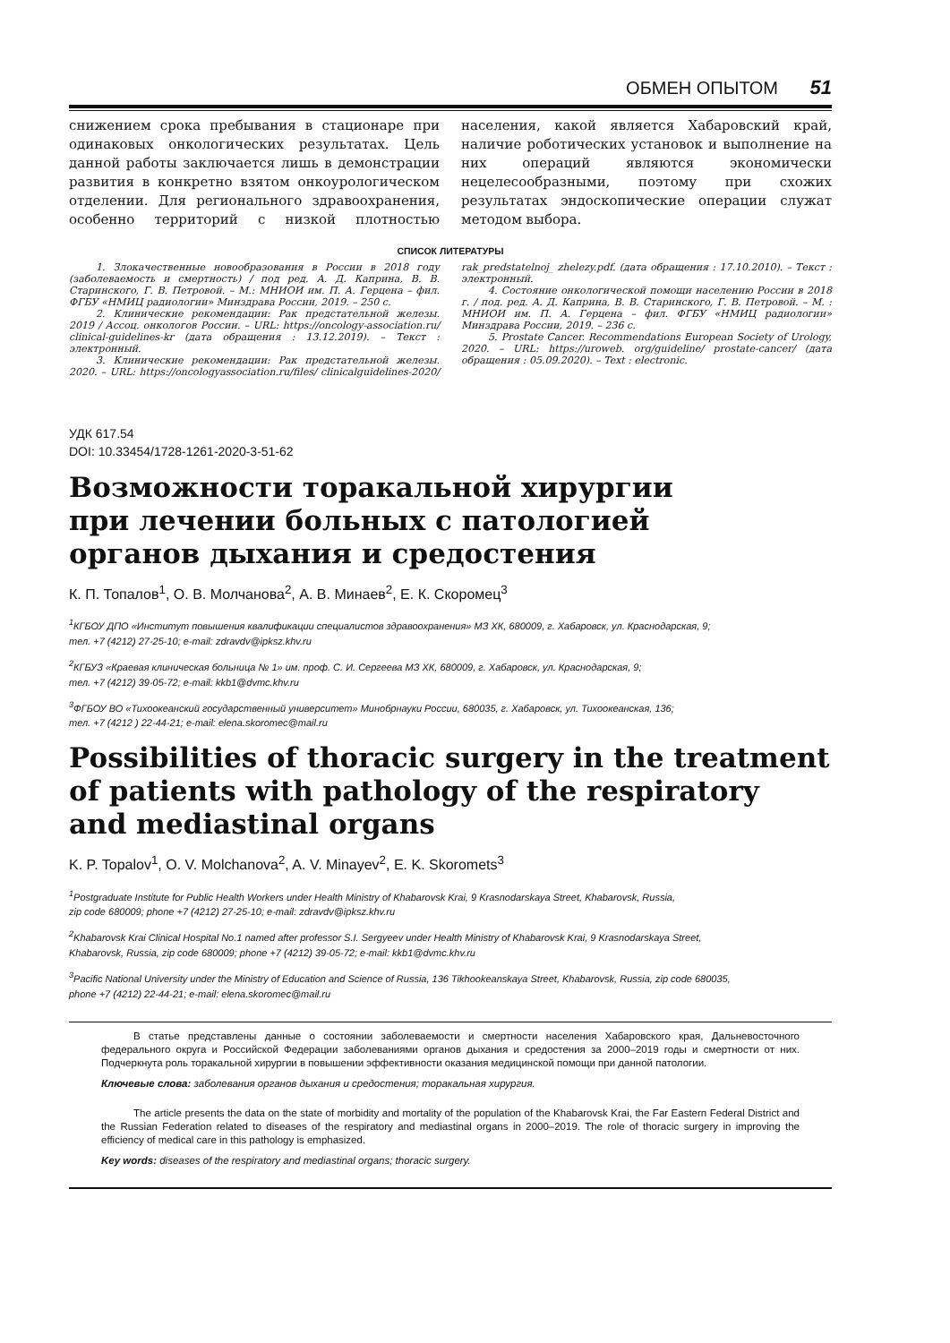ОБМЕН ОПЫТОМ 51
снижением срока пребывания в стационаре при одинаковых онкологических результатах. Цель данной работы заключается лишь в демонстрации развития в конкретно взятом онкоурологическом отделении. Для регионального здравоохранения, особенно территорий с низкой плотностью населения, какой является Хабаровский край, наличие роботических установок и выполнение на них операций являются экономически нецелесообразными, поэтому при схожих результатах эндоскопические операции служат методом выбора.
СПИСОК ЛИТЕРАТУРЫ
1. Злокачественные новообразования в России в 2018 году (заболеваемость и смертность) / под ред. А. Д. Каприна, В. В. Старинского, Г. В. Петровой. – М.: МНИОИ им. П. А. Герцена – фил. ФГБУ «НМИЦ радиологии» Минздрава России, 2019. – 250 с.
2. Клинические рекомендации: Рак предстательной железы. 2019 / Ассоц. онкологов России. – URL: https://oncology-association.ru/ clinical-guidelines-kr (дата обращения : 13.12.2019). – Текст : электронный.
3. Клинические рекомендации: Рак предстательной железы. 2020. – URL: https://oncologyassociation.ru/files/ clinicalguidelines-2020/ rak_predstatelnoj_ zhelezy.pdf. (дата обращения : 17.10.2010). – Текст : электронный.
4. Состояние онкологической помощи населению России в 2018 г. / под. ред. А. Д. Каприна, В. В. Старинского, Г. В. Петровой. – М. : МНИОИ им. П. А. Герцена – фил. ФГБУ «НМИЦ радиологии» Минздрава России, 2019. – 236 с.
5. Prostate Cancer. Recommendations European Society of Urology, 2020. – URL: https://uroweb. org/guideline/ prostate-cancer/ (дата обращения : 05.09.2020). – Text : electronic.
УДК 617.54
DOI: 10.33454/1728-1261-2020-3-51-62
Возможности торакальной хирургии
при лечении больных с патологией
органов дыхания и средостения
К. П. Топалов<sup>1</sup>, О. В. Молчанова<sup>2</sup>, А. В. Минаев<sup>2</sup>, Е. К. Скоромец<sup>3</sup>
<sup>1</sup> КГБОУ ДПО «Институт повышения квалификации специалистов здравоохранения» МЗ ХК, 680009, г. Хабаровск, ул. Краснодарская, 9;
тел. +7 (4212) 27-25-10; e-mail: zdravdv@ipksz.khv.ru
<sup>2</sup> КГБУЗ «Краевая клиническая больница № 1» им. проф. С. И. Сергеева МЗ ХК, 680009, г. Хабаровск, ул. Краснодарская, 9;
тел. +7 (4212) 39-05-72; e-mail: kkb1@dvmc.khv.ru
<sup>3</sup> ФГБОУ ВО «Тихоокеанский государственный университет» Минобрнауки России, 680035, г. Хабаровск, ул. Тихоокеанская, 136;
тел. +7 (4212 ) 22-44-21; e-mail: elena.skoromec@mail.ru
Possibilities of thoracic surgery in the treatment
of patients with pathology of the respiratory
and mediastinal organs
K. P. Topalov<sup>1</sup>, O. V. Molchanova<sup>2</sup>, A. V. Minayev<sup>2</sup>, E. K. Skoromets<sup>3</sup>
<sup>1</sup> Postgraduate Institute for Public Health Workers under Health Ministry of Khabarovsk Krai, 9 Krasnodarskaya Street, Khabarovsk, Russia,
zip code 680009; phone +7 (4212) 27-25-10; e-mail: zdravdv@ipksz.khv.ru
<sup>2</sup> Khabarovsk Krai Clinical Hospital No.1 named after professor S.I. Sergyeev under Health Ministry of Khabarovsk Krai, 9 Krasnodarskaya Street,
Khabarovsk, Russia, zip code 680009; phone +7 (4212) 39-05-72; e-mail: kkb1@dvmc.khv.ru
<sup>3</sup> Pacific National University under the Ministry of Education and Science of Russia, 136 Tikhookeanskaya Street, Khabarovsk, Russia, zip code 680035,
phone +7 (4212) 22-44-21; e-mail: elena.skoromec@mail.ru
В статье представлены данные о состоянии заболеваемости и смертности населения Хабаровского края, Дальневосточного федерального округа и Российской Федерации заболеваниями органов дыхания и средостения за 2000–2019 годы и смертности от них. Подчеркнута роль торакальной хирургии в повышении эффективности оказания медицинской помощи при данной патологии.
Ключевые слова: заболевания органов дыхания и средостения; торакальная хирургия.
The article presents the data on the state of morbidity and mortality of the population of the Khabarovsk Krai, the Far Eastern Federal District and the Russian Federation related to diseases of the respiratory and mediastinal organs in 2000–2019. The role of thoracic surgery in improving the efficiency of medical care in this pathology is emphasized.
Key words: diseases of the respiratory and mediastinal organs; thoracic surgery.